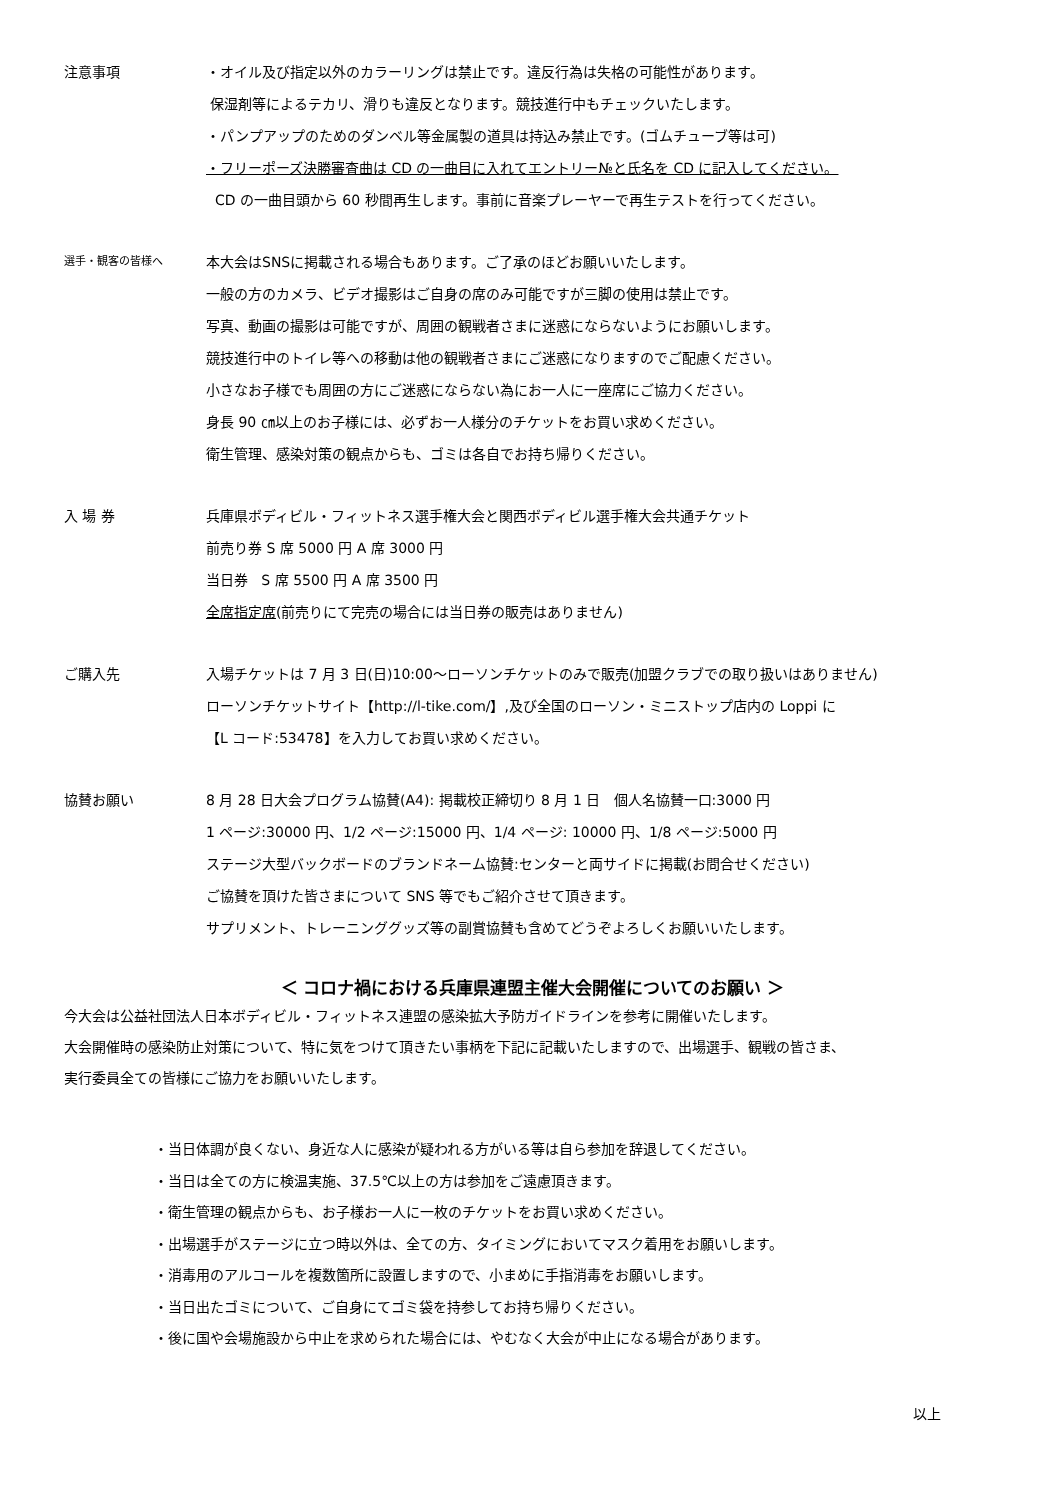注意事項 ・オイル及び指定以外のカラーリングは禁止です。違反行為は失格の可能性があります。
保湿剤等によるテカリ、滑りも違反となります。競技進行中もチェックいたします。
・パンプアップのためのダンベル等金属製の道具は持込み禁止です。(ゴムチューブ等は可)
・フリーポーズ決勝審査曲は CD の一曲目に入れてエントリー№と氏名を CD に記入してください。
CD の一曲目頭から 60 秒間再生します。事前に音楽プレーヤーで再生テストを行ってください。
選手・観客の皆様へ
本大会はSNSに掲載される場合もあります。ご了承のほどお願いいたします。
一般の方のカメラ、ビデオ撮影はご自身の席のみ可能ですが三脚の使用は禁止です。
写真、動画の撮影は可能ですが、周囲の観戦者さまに迷惑にならないようにお願いします。
競技進行中のトイレ等への移動は他の観戦者さまにご迷惑になりますのでご配慮ください。
小さなお子様でも周囲の方にご迷惑にならない為にお一人に一座席にご協力ください。
身長 90 ㎝以上のお子様には、必ずお一人様分のチケットをお買い求めください。
衛生管理、感染対策の観点からも、ゴミは各自でお持ち帰りください。
入 場 券 兵庫県ボディビル・フィットネス選手権大会と関西ボディビル選手権大会共通チケット
前売り券 S 席 5000 円 A 席 3000 円
当日券 S 席 5500 円 A 席 3500 円
全席指定席(前売りにて完売の場合には当日券の販売はありません)
ご購入先 入場チケットは 7 月 3 日(日)10:00～ローソンチケットのみで販売(加盟クラブでの取り扱いはありません)
ローソンチケットサイト【http://l-tike.com/】,及び全国のローソン・ミニストップ店内の Loppi に
【L コード:53478】を入力してお買い求めください。
協賛お願い 8 月 28 日大会プログラム協賛(A4): 掲載校正締切り 8 月 1 日 個人名協賛一口:3000 円
1 ページ:30000 円、1/2 ページ:15000 円、1/4 ページ: 10000 円、1/8 ページ:5000 円
ステージ大型バックボードのブランドネーム協賛:センターと両サイドに掲載(お問合せください)
ご協賛を頂けた皆さまについて SNS 等でもご紹介させて頂きます。
サプリメント、トレーニンググッズ等の副賞協賛も含めてどうぞよろしくお願いいたします。
＜ コロナ禍における兵庫県連盟主催大会開催についてのお願い ＞
今大会は公益社団法人日本ボディビル・フィットネス連盟の感染拡大予防ガイドラインを参考に開催いたします。
大会開催時の感染防止対策について、特に気をつけて頂きたい事柄を下記に記載いたしますので、出場選手、観戦の皆さま、
実行委員全ての皆様にご協力をお願いいたします。
・当日体調が良くない、身近な人に感染が疑われる方がいる等は自ら参加を辞退してください。
・当日は全ての方に検温実施、37.5℃以上の方は参加をご遠慮頂きます。
・衛生管理の観点からも、お子様お一人に一枚のチケットをお買い求めください。
・出場選手がステージに立つ時以外は、全ての方、タイミングにおいてマスク着用をお願いします。
・消毒用のアルコールを複数箇所に設置しますので、小まめに手指消毒をお願いします。
・当日出たゴミについて、ご自身にてゴミ袋を持参してお持ち帰りください。
・後に国や会場施設から中止を求められた場合には、やむなく大会が中止になる場合があります。
以上